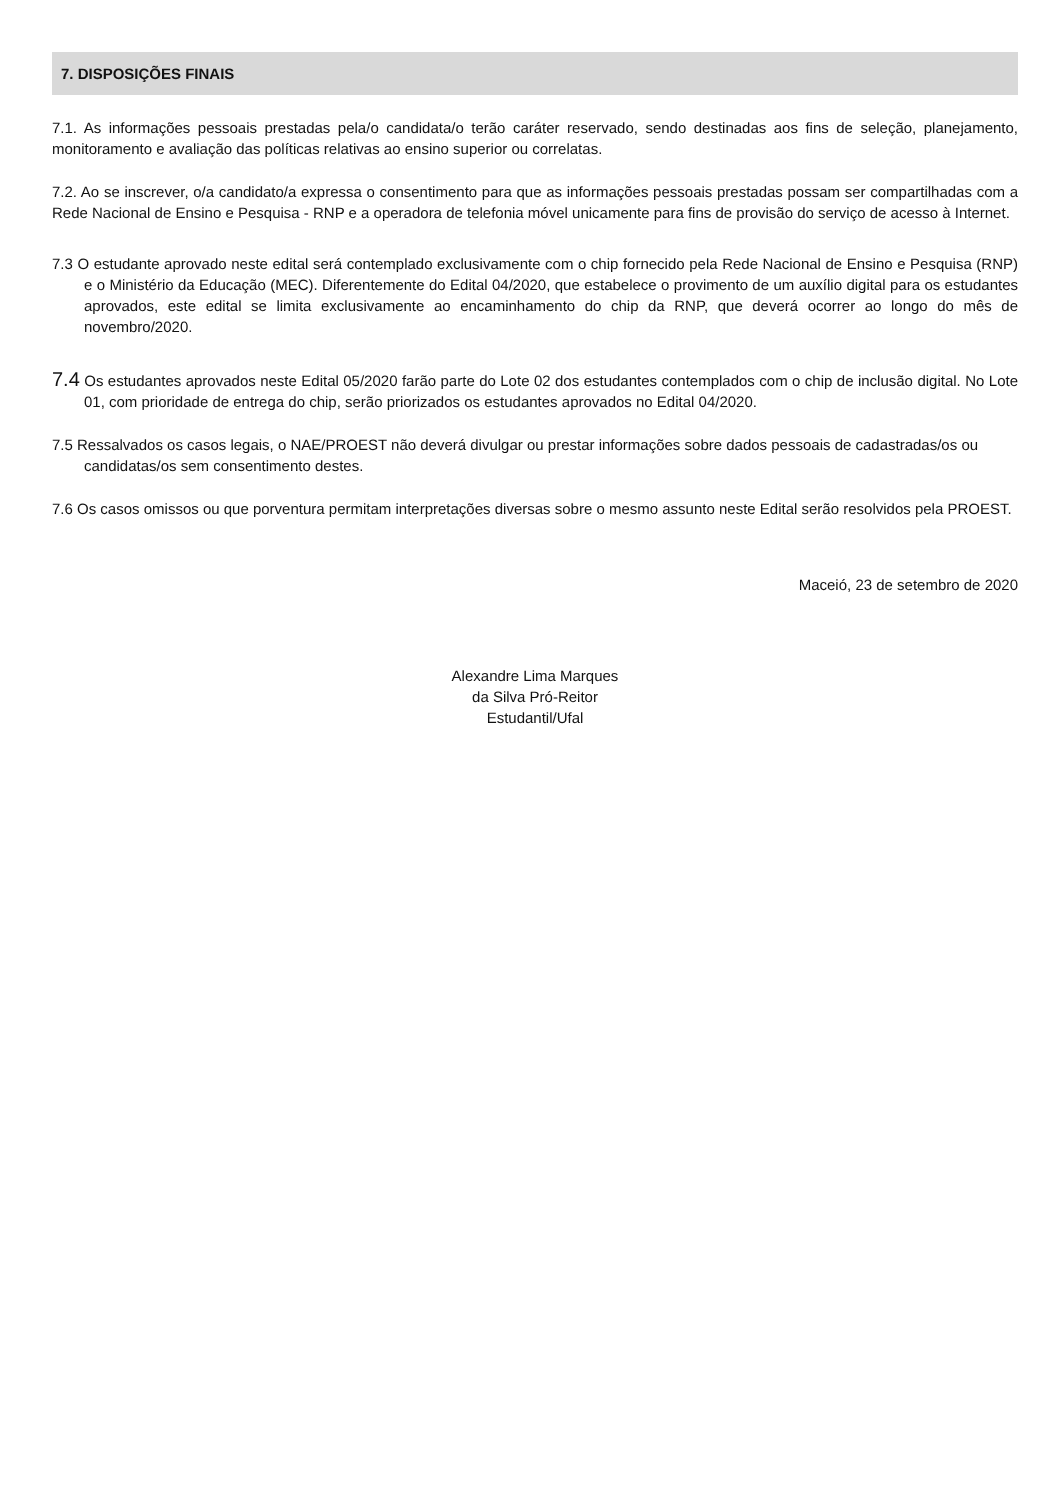7. DISPOSIÇÕES FINAIS
7.1. As informações pessoais prestadas pela/o candidata/o terão caráter reservado, sendo destinadas aos fins de seleção, planejamento, monitoramento e avaliação das políticas relativas ao ensino superior ou correlatas.
7.2. Ao se inscrever, o/a candidato/a expressa o consentimento para que as informações pessoais prestadas possam ser compartilhadas com a Rede Nacional de Ensino e Pesquisa - RNP e a operadora de telefonia móvel unicamente para fins de provisão do serviço de acesso à Internet.
7.3 O estudante aprovado neste edital será contemplado exclusivamente com o chip fornecido pela Rede Nacional de Ensino e Pesquisa (RNP) e o Ministério da Educação (MEC). Diferentemente do Edital 04/2020, que estabelece o provimento de um auxílio digital para os estudantes aprovados, este edital se limita exclusivamente ao encaminhamento do chip da RNP, que deverá ocorrer ao longo do mês de novembro/2020.
7.4 Os estudantes aprovados neste Edital 05/2020 farão parte do Lote 02 dos estudantes contemplados com o chip de inclusão digital. No Lote 01, com prioridade de entrega do chip, serão priorizados os estudantes aprovados no Edital 04/2020.
7.5 Ressalvados os casos legais, o NAE/PROEST não deverá divulgar ou prestar informações sobre dados pessoais de cadastradas/os ou candidatas/os sem consentimento destes.
7.6 Os casos omissos ou que porventura permitam interpretações diversas sobre o mesmo assunto neste Edital serão resolvidos pela PROEST.
Maceió, 23 de setembro de 2020
Alexandre Lima Marques
da Silva Pró-Reitor
Estudantil/Ufal